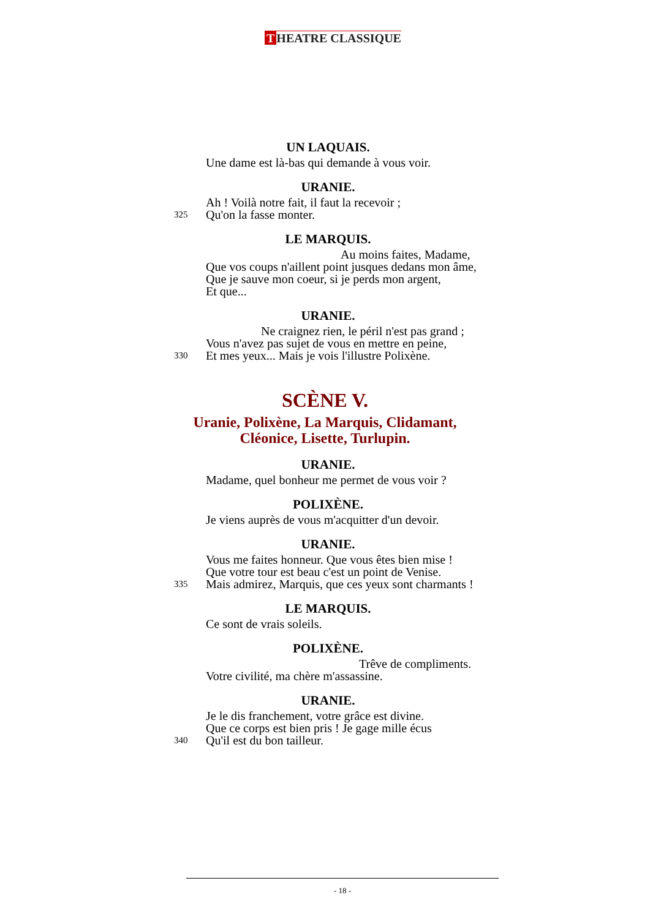T HEATRE CLASSIQUE
UN LAQUAIS.
Une dame est là-bas qui demande à vous voir.
URANIE.
Ah ! Voilà notre fait, il faut la recevoir ;
325 Qu'on la fasse monter.
LE MARQUIS.
Au moins faites, Madame,
Que vos coups n'aillent point jusques dedans mon âme,
Que je sauve mon coeur, si je perds mon argent,
Et que...
URANIE.
Ne craignez rien, le péril n'est pas grand ;
Vous n'avez pas sujet de vous en mettre en peine,
330 Et mes yeux... Mais je vois l'illustre Polixène.
SCÈNE V.
Uranie, Polixène, La Marquis, Clidamant,
Cléonice, Lisette, Turlupin.
URANIE.
Madame, quel bonheur me permet de vous voir ?
POLIXÈNE.
Je viens auprès de vous m'acquitter d'un devoir.
URANIE.
Vous me faites honneur. Que vous êtes bien mise !
Que votre tour est beau c'est un point de Venise.
335 Mais admirez, Marquis, que ces yeux sont charmants !
LE MARQUIS.
Ce sont de vrais soleils.
POLIXÈNE.
Trêve de compliments.
Votre civilité, ma chère m'assassine.
URANIE.
Je le dis franchement, votre grâce est divine.
Que ce corps est bien pris ! Je gage mille écus
340 Qu'il est du bon tailleur.
- 18 -